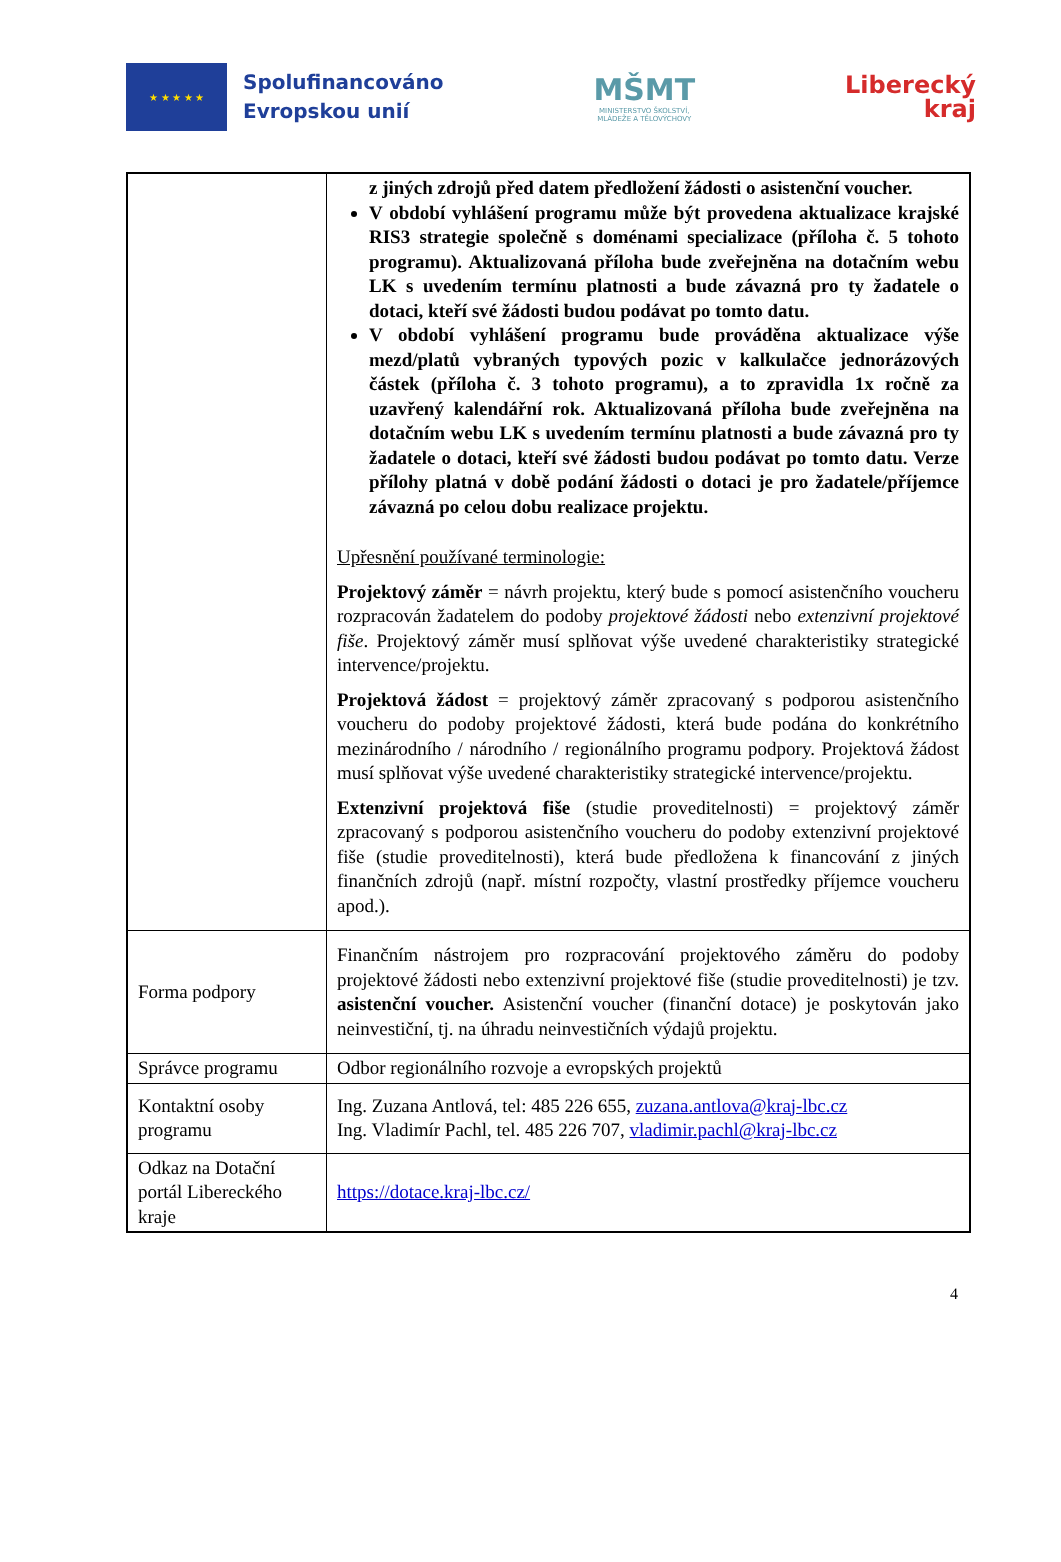★ ★ ★ ★ ★
Spolufinancováno
Evropskou unií
MŠMT
MINISTERSTVO ŠKOLSTVÍ,
MLÁDEŽE A TĚLOVÝCHOVY
Liberecký
kraj
| | z jiných zdrojů před datem předložení žádosti o asistenční voucher. V období vyhlášení programu může být provedena aktualizace krajské RIS3 strategie společně s doménami specializace (příloha č. 5 tohoto programu). Aktualizovaná příloha bude zveřejněna na dotačním webu LK s uvedením termínu platnosti a bude závazná pro ty žadatele o dotaci, kteří své žádosti budou podávat po tomto datu. V období vyhlášení programu bude prováděna aktualizace výše mezd/platů vybraných typových pozic v kalkulačce jednorázových částek (příloha č. 3 tohoto programu), a to zpravidla 1x ročně za uzavřený kalendářní rok. Aktualizovaná příloha bude zveřejněna na dotačním webu LK s uvedením termínu platnosti a bude závazná pro ty žadatele o dotaci, kteří své žádosti budou podávat po tomto datu. Verze přílohy platná v době podání žádosti o dotaci je pro žadatele/příjemce závazná po celou dobu realizace projektu. Upřesnění používané terminologie: Projektový záměr = návrh projektu, který bude s pomocí asistenčního voucheru rozpracován žadatelem do podoby projektové žádosti nebo extenzivní projektové fiše . Projektový záměr musí splňovat výše uvedené charakteristiky strategické intervence/projektu. Projektová žádost = projektový záměr zpracovaný s podporou asistenčního voucheru do podoby projektové žádosti, která bude podána do konkrétního mezinárodního / národního / regionálního programu podpory. Projektová žádost musí splňovat výše uvedené charakteristiky strategické intervence/projektu. Extenzivní projektová fiše (studie proveditelnosti) = projektový záměr zpracovaný s podporou asistenčního voucheru do podoby extenzivní projektové fiše (studie proveditelnosti), která bude předložena k financování z jiných finančních zdrojů (např. místní rozpočty, vlastní prostředky příjemce voucheru apod.). |
| Forma podpory | Finančním nástrojem pro rozpracování projektového záměru do podoby projektové žádosti nebo extenzivní projektové fiše (studie proveditelnosti) je tzv. asistenční voucher. Asistenční voucher (finanční dotace) je poskytován jako neinvestiční, tj. na úhradu neinvestičních výdajů projektu. |
| Správce programu | Odbor regionálního rozvoje a evropských projektů |
| Kontaktní osoby programu | Ing. Zuzana Antlová, tel: 485 226 655, zuzana.antlova@kraj-lbc.cz Ing. Vladimír Pachl, tel. 485 226 707, vladimir.pachl@kraj-lbc.cz |
| Odkaz na Dotační portál Libereckého kraje | https://dotace.kraj-lbc.cz/ |
4